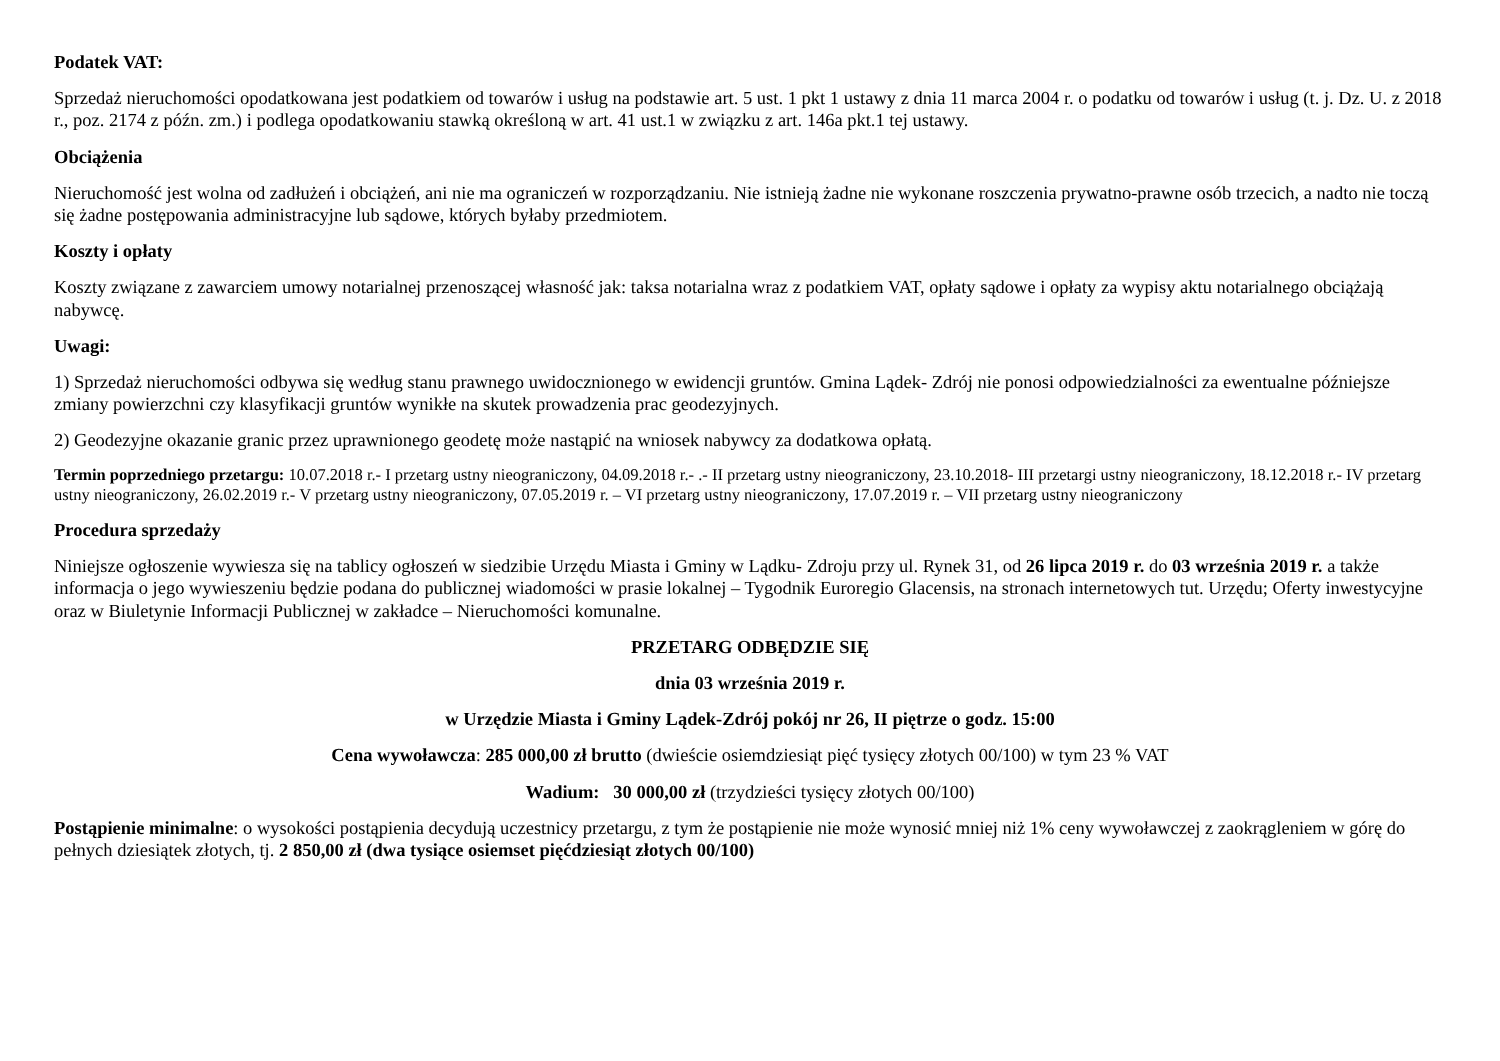Podatek VAT:
Sprzedaż nieruchomości opodatkowana jest podatkiem od towarów i usług na podstawie art. 5 ust. 1 pkt 1 ustawy z dnia 11 marca 2004 r. o podatku od towarów i usług (t. j. Dz. U. z 2018 r., poz. 2174 z późn. zm.) i podlega opodatkowaniu stawką określoną w art. 41 ust.1 w związku z art. 146a pkt.1 tej ustawy.
Obciążenia
Nieruchomość jest wolna od zadłużeń i obciążeń, ani nie ma ograniczeń w rozporządzaniu. Nie istnieją żadne nie wykonane roszczenia prywatno-prawne osób trzecich, a nadto nie toczą się żadne postępowania administracyjne lub sądowe, których byłaby przedmiotem.
Koszty i opłaty
Koszty związane z zawarciem umowy notarialnej przenoszącej własność jak: taksa notarialna wraz z podatkiem VAT, opłaty sądowe i opłaty za wypisy aktu notarialnego obciążają nabywcę.
Uwagi:
1) Sprzedaż nieruchomości odbywa się według stanu prawnego uwidocznionego w ewidencji gruntów. Gmina Lądek- Zdrój nie ponosi odpowiedzialności za ewentualne późniejsze zmiany powierzchni czy klasyfikacji gruntów wynikłe na skutek prowadzenia prac geodezyjnych.
2) Geodezyjne okazanie granic przez uprawnionego geodetę może nastąpić na wniosek nabywcy za dodatkowa opłatą.
Termin poprzedniego przetargu: 10.07.2018 r.- I przetarg ustny nieograniczony, 04.09.2018 r.- .- II przetarg ustny nieograniczony, 23.10.2018- III przetargi ustny nieograniczony, 18.12.2018 r.- IV przetarg ustny nieograniczony, 26.02.2019 r.- V przetarg ustny nieograniczony, 07.05.2019 r. – VI przetarg ustny nieograniczony, 17.07.2019 r. – VII przetarg ustny nieograniczony
Procedura sprzedaży
Niniejsze ogłoszenie wywiesza się na tablicy ogłoszeń w siedzibie Urzędu Miasta i Gminy w Lądku- Zdroju przy ul. Rynek 31, od 26 lipca 2019 r. do 03 września 2019 r. a także informacja o jego wywieszeniu będzie podana do publicznej wiadomości w prasie lokalnej – Tygodnik Euroregio Glacensis, na stronach internetowych tut. Urzędu; Oferty inwestycyjne oraz w Biuletynie Informacji Publicznej w zakładce – Nieruchomości komunalne.
PRZETARG ODBĘDZIE SIĘ
dnia 03 września 2019 r.
w Urzędzie Miasta i Gminy Lądek-Zdrój pokój nr 26, II piętrze o godz. 15:00
Cena wywoławcza: 285 000,00 zł brutto (dwieście osiemdziesiąt pięć tysięcy złotych 00/100) w tym 23 % VAT
Wadium: 30 000,00 zł (trzydzieści tysięcy złotych 00/100)
Postąpienie minimalne: o wysokości postąpienia decydują uczestnicy przetargu, z tym że postąpienie nie może wynosić mniej niż 1% ceny wywoławczej z zaokrągleniem w górę do pełnych dziesiątek złotych, tj. 2 850,00 zł (dwa tysiące osiemset pięćdziesiąt złotych 00/100)